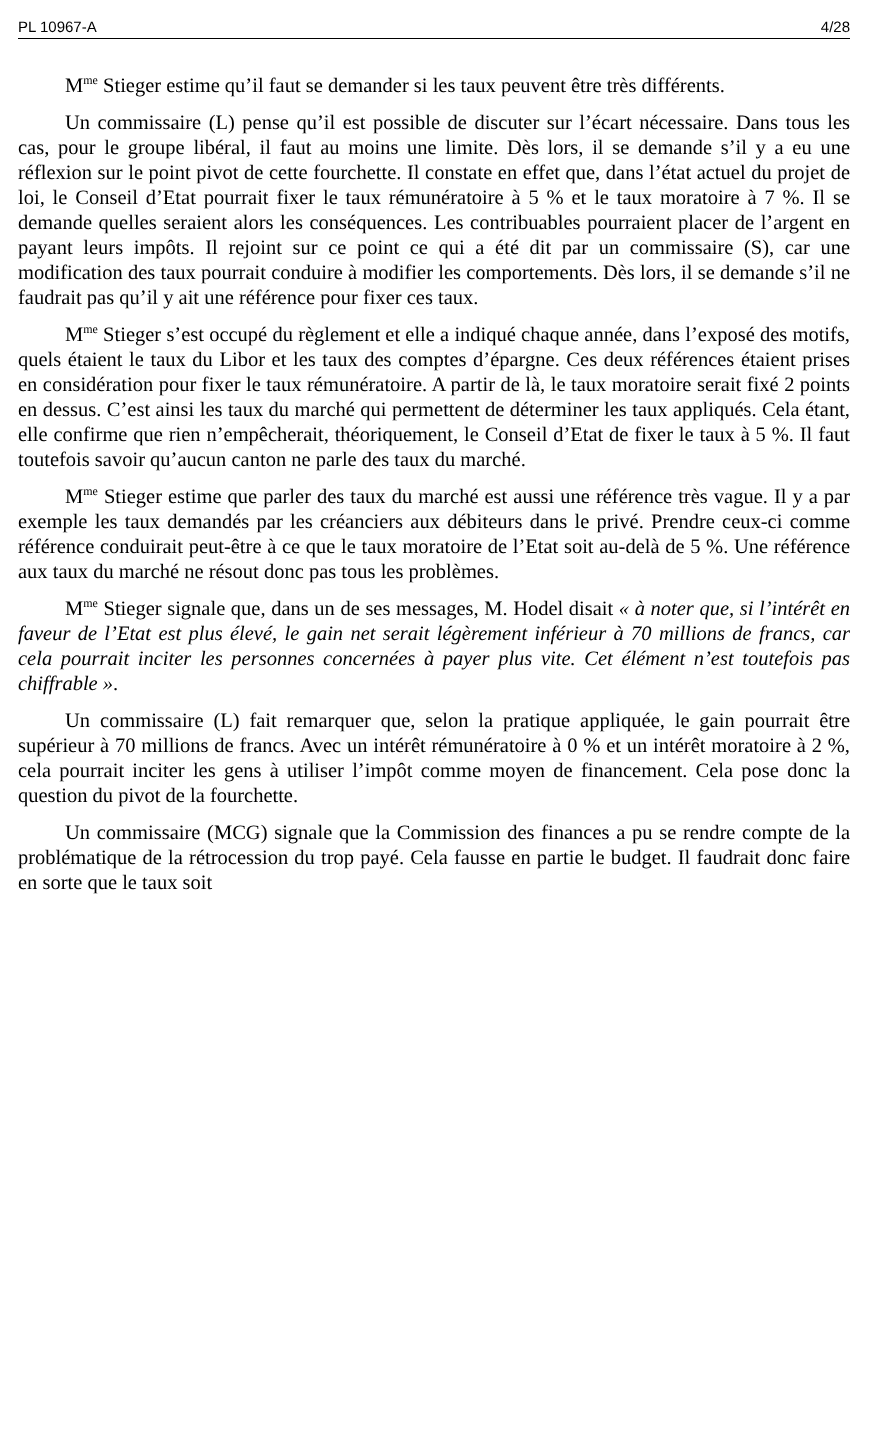PL 10967-A 4/28
M<sup>me</sup> Stieger estime qu’il faut se demander si les taux peuvent être très différents.
Un commissaire (L) pense qu’il est possible de discuter sur l’écart nécessaire. Dans tous les cas, pour le groupe libéral, il faut au moins une limite. Dès lors, il se demande s’il y a eu une réflexion sur le point pivot de cette fourchette. Il constate en effet que, dans l’état actuel du projet de loi, le Conseil d’Etat pourrait fixer le taux rémunératoire à 5 % et le taux moratoire à 7 %. Il se demande quelles seraient alors les conséquences. Les contribuables pourraient placer de l’argent en payant leurs impôts. Il rejoint sur ce point ce qui a été dit par un commissaire (S), car une modification des taux pourrait conduire à modifier les comportements. Dès lors, il se demande s’il ne faudrait pas qu’il y ait une référence pour fixer ces taux.
M<sup>me</sup> Stieger s’est occupé du règlement et elle a indiqué chaque année, dans l’exposé des motifs, quels étaient le taux du Libor et les taux des comptes d’épargne. Ces deux références étaient prises en considération pour fixer le taux rémunératoire. A partir de là, le taux moratoire serait fixé 2 points en dessus. C’est ainsi les taux du marché qui permettent de déterminer les taux appliqués. Cela étant, elle confirme que rien n’empêcherait, théoriquement, le Conseil d’Etat de fixer le taux à 5 %. Il faut toutefois savoir qu’aucun canton ne parle des taux du marché.
M<sup>me</sup> Stieger estime que parler des taux du marché est aussi une référence très vague. Il y a par exemple les taux demandés par les créanciers aux débiteurs dans le privé. Prendre ceux-ci comme référence conduirait peut-être à ce que le taux moratoire de l’Etat soit au-delà de 5 %. Une référence aux taux du marché ne résout donc pas tous les problèmes.
M<sup>me</sup> Stieger signale que, dans un de ses messages, M. Hodel disait « à noter que, si l’intérêt en faveur de l’Etat est plus élevé, le gain net serait légèrement inférieur à 70 millions de francs, car cela pourrait inciter les personnes concernées à payer plus vite. Cet élément n’est toutefois pas chiffrable ».
Un commissaire (L) fait remarquer que, selon la pratique appliquée, le gain pourrait être supérieur à 70 millions de francs. Avec un intérêt rémunératoire à 0 % et un intérêt moratoire à 2 %, cela pourrait inciter les gens à utiliser l’impôt comme moyen de financement. Cela pose donc la question du pivot de la fourchette.
Un commissaire (MCG) signale que la Commission des finances a pu se rendre compte de la problématique de la rétrocession du trop payé. Cela fausse en partie le budget. Il faudrait donc faire en sorte que le taux soit